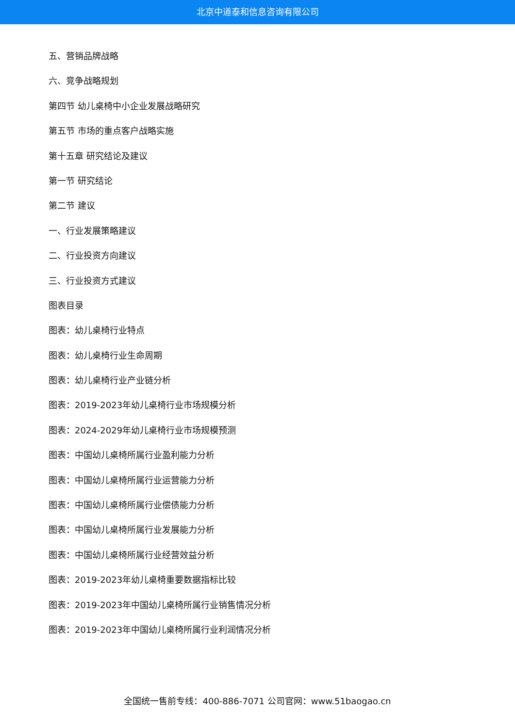北京中道泰和信息咨询有限公司
五、营销品牌战略
六、竞争战略规划
第四节 幼儿桌椅中小企业发展战略研究
第五节 市场的重点客户战略实施
第十五章 研究结论及建议
第一节 研究结论
第二节 建议
一、行业发展策略建议
二、行业投资方向建议
三、行业投资方式建议
图表目录
图表：幼儿桌椅行业特点
图表：幼儿桌椅行业生命周期
图表：幼儿桌椅行业产业链分析
图表：2019-2023年幼儿桌椅行业市场规模分析
图表：2024-2029年幼儿桌椅行业市场规模预测
图表：中国幼儿桌椅所属行业盈利能力分析
图表：中国幼儿桌椅所属行业运营能力分析
图表：中国幼儿桌椅所属行业偿债能力分析
图表：中国幼儿桌椅所属行业发展能力分析
图表：中国幼儿桌椅所属行业经营效益分析
图表：2019-2023年幼儿桌椅重要数据指标比较
图表：2019-2023年中国幼儿桌椅所属行业销售情况分析
图表：2019-2023年中国幼儿桌椅所属行业利润情况分析
全国统一售前专线：400-886-7071 公司官网：www.51baogao.cn